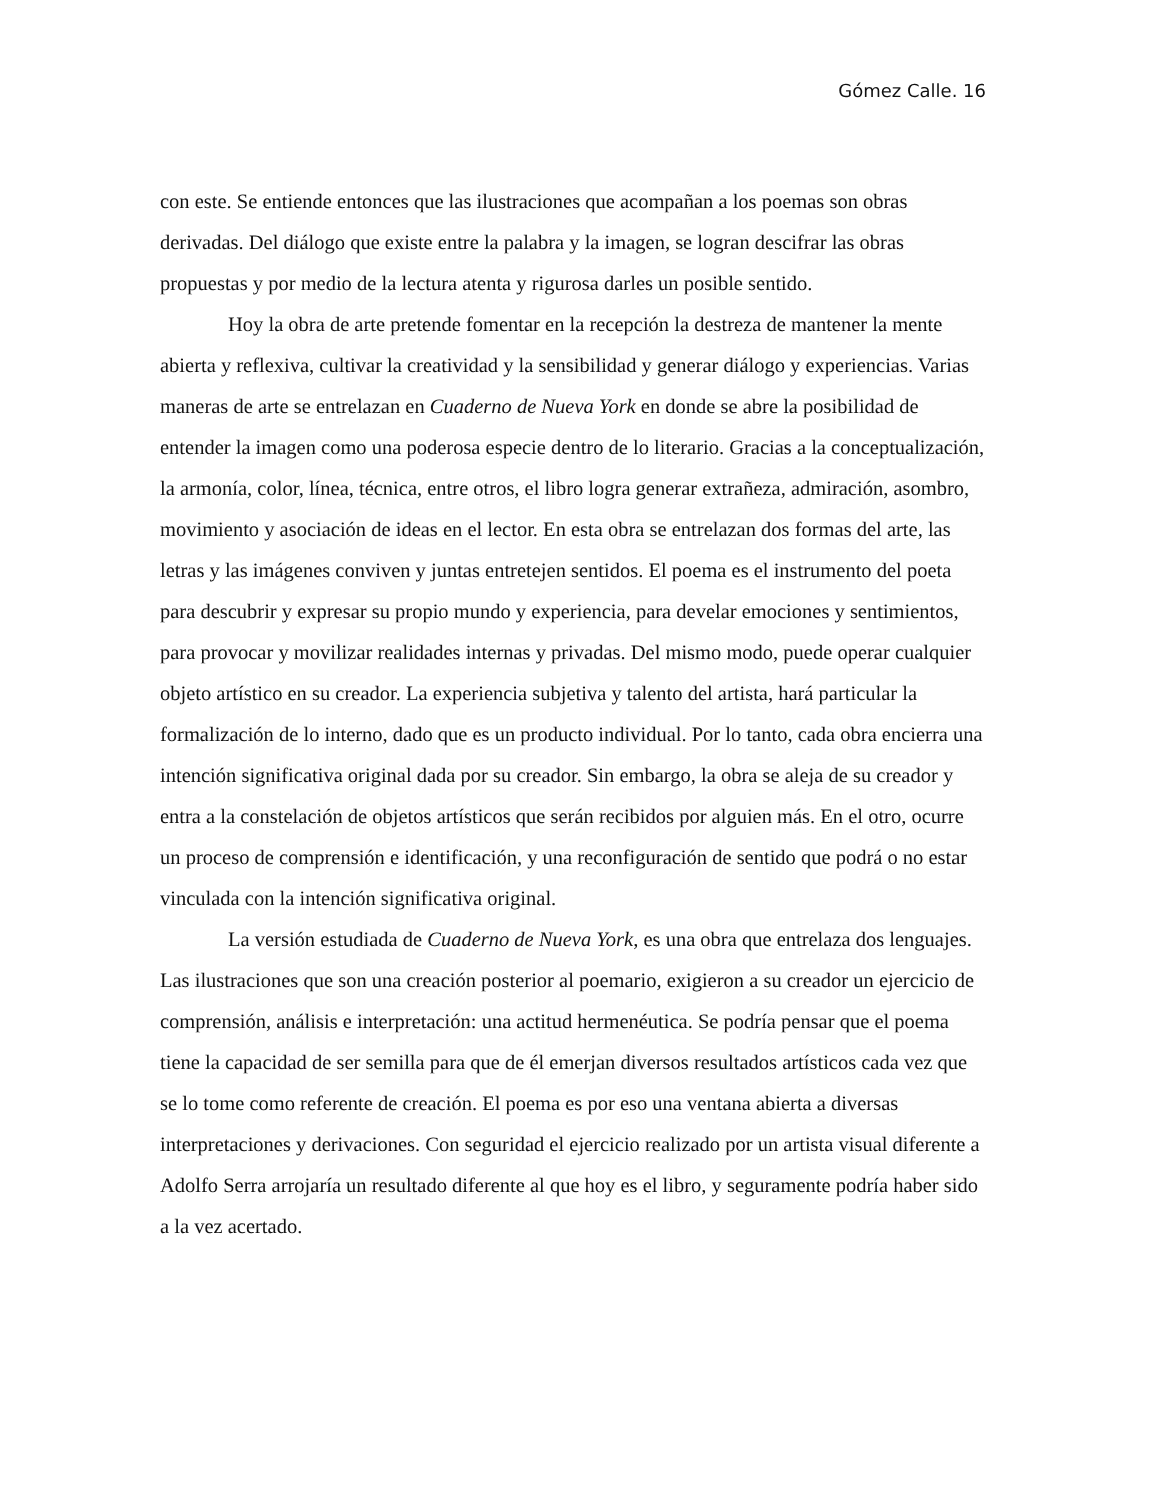Gómez Calle. 16
con este. Se entiende entonces que las ilustraciones que acompañan a los poemas son obras derivadas. Del diálogo que existe entre la palabra y la imagen, se logran descifrar las obras propuestas y por medio de la lectura atenta y rigurosa darles un posible sentido.
Hoy la obra de arte pretende fomentar en la recepción la destreza de mantener la mente abierta y reflexiva, cultivar la creatividad y la sensibilidad y generar diálogo y experiencias. Varias maneras de arte se entrelazan en Cuaderno de Nueva York en donde se abre la posibilidad de entender la imagen como una poderosa especie dentro de lo literario. Gracias a la conceptualización, la armonía, color, línea, técnica, entre otros, el libro logra generar extrañeza, admiración, asombro, movimiento y asociación de ideas en el lector. En esta obra se entrelazan dos formas del arte, las letras y las imágenes conviven y juntas entretejen sentidos. El poema es el instrumento del poeta para descubrir y expresar su propio mundo y experiencia, para develar emociones y sentimientos, para provocar y movilizar realidades internas y privadas. Del mismo modo, puede operar cualquier objeto artístico en su creador. La experiencia subjetiva y talento del artista, hará particular la formalización de lo interno, dado que es un producto individual. Por lo tanto, cada obra encierra una intención significativa original dada por su creador. Sin embargo, la obra se aleja de su creador y entra a la constelación de objetos artísticos que serán recibidos por alguien más. En el otro, ocurre un proceso de comprensión e identificación, y una reconfiguración de sentido que podrá o no estar vinculada con la intención significativa original.
La versión estudiada de Cuaderno de Nueva York, es una obra que entrelaza dos lenguajes. Las ilustraciones que son una creación posterior al poemario, exigieron a su creador un ejercicio de comprensión, análisis e interpretación: una actitud hermenéutica. Se podría pensar que el poema tiene la capacidad de ser semilla para que de él emerjan diversos resultados artísticos cada vez que se lo tome como referente de creación. El poema es por eso una ventana abierta a diversas interpretaciones y derivaciones. Con seguridad el ejercicio realizado por un artista visual diferente a Adolfo Serra arrojaría un resultado diferente al que hoy es el libro, y seguramente podría haber sido a la vez acertado.